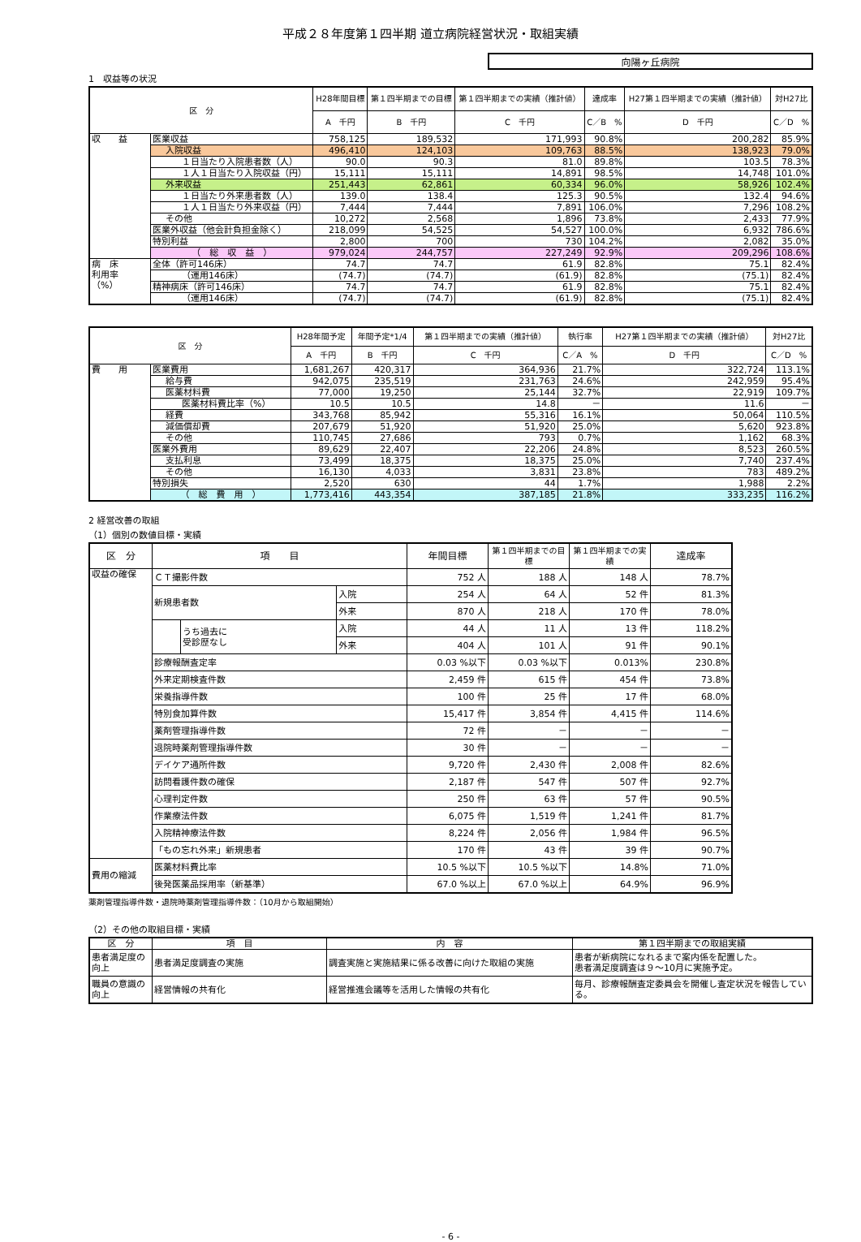平成２８年度第１四半期 道立病院経営状況・取組実績
向陽ヶ丘病院
1　収益等の状況
| 区 分 | | H28年間目標 | 第１四半期までの目標 | 第１四半期までの実績（推計値） | 達成率 | H27第１四半期までの実績（推計値） | 対H27比 |
| --- | --- | --- | --- | --- | --- | --- | --- |
| | | A 千円 | B 千円 | C 千円 | C／B % | D 千円 | C／D % |
| 収 益 | 医業収益 | 758,125 | 189,532 | 171,993 | 90.8% | 200,282 | 85.9% |
| | 入院収益 | 496,410 | 124,103 | 109,763 | 88.5% | 138,923 | 79.0% |
| | １日当たり入院患者数（人） | 90.0 | 90.3 | 81.0 | 89.8% | 103.5 | 78.3% |
| | １人１日当たり入院収益（円） | 15,111 | 15,111 | 14,891 | 98.5% | 14,748 | 101.0% |
| | 外来収益 | 251,443 | 62,861 | 60,334 | 96.0% | 58,926 | 102.4% |
| | １日当たり外来患者数（人） | 139.0 | 138.4 | 125.3 | 90.5% | 132.4 | 94.6% |
| | １人１日当たり外来収益（円） | 7,444 | 7,444 | 7,891 | 106.0% | 7,296 | 108.2% |
| | その他 | 10,272 | 2,568 | 1,896 | 73.8% | 2,433 | 77.9% |
| | 医業外収益（他会計負担金除く） | 218,099 | 54,525 | 54,527 | 100.0% | 6,932 | 786.6% |
| | 特別利益 | 2,800 | 700 | 730 | 104.2% | 2,082 | 35.0% |
| | （ 総 収 益 ） | 979,024 | 244,757 | 227,249 | 92.9% | 209,296 | 108.6% |
| 病 床 利用率 （%） | 全体（許可146床） | 74.7 | 74.7 | 61.9 | 82.8% | 75.1 | 82.4% |
| | （運用146床） | (74.7) | (74.7) | (61.9) | 82.8% | (75.1) | 82.4% |
| | 精神病床（許可146床） | 74.7 | 74.7 | 61.9 | 82.8% | 75.1 | 82.4% |
| | （運用146床） | (74.7) | (74.7) | (61.9) | 82.8% | (75.1) | 82.4% |
| 区 分 | | H28年間予定 | 年間予定*1/4 | 第１四半期までの実績（推計値） | 執行率 | H27第１四半期までの実績（推計値） | 対H27比 |
| --- | --- | --- | --- | --- | --- | --- | --- |
| | | A 千円 | B 千円 | C 千円 | C／A % | D 千円 | C／D % |
| 費 用 | 医業費用 | 1,681,267 | 420,317 | 364,936 | 21.7% | 322,724 | 113.1% |
| | 給与費 | 942,075 | 235,519 | 231,763 | 24.6% | 242,959 | 95.4% |
| | 医薬材料費 | 77,000 | 19,250 | 25,144 | 32.7% | 22,919 | 109.7% |
| | 医薬材料費比率（%） | 10.5 | 10.5 | 14.8 | － | 11.6 | － |
| | 経費 | 343,768 | 85,942 | 55,316 | 16.1% | 50,064 | 110.5% |
| | 減価償却費 | 207,679 | 51,920 | 51,920 | 25.0% | 5,620 | 923.8% |
| | その他 | 110,745 | 27,686 | 793 | 0.7% | 1,162 | 68.3% |
| | 医業外費用 | 89,629 | 22,407 | 22,206 | 24.8% | 8,523 | 260.5% |
| | 支払利息 | 73,499 | 18,375 | 18,375 | 25.0% | 7,740 | 237.4% |
| | その他 | 16,130 | 4,033 | 3,831 | 23.8% | 783 | 489.2% |
| | 特別損失 | 2,520 | 630 | 44 | 1.7% | 1,988 | 2.2% |
| | （ 総 費 用 ） | 1,773,416 | 443,354 | 387,185 | 21.8% | 333,235 | 116.2% |
2 経営改善の取組
（1）個別の数値目標・実績
| 区 分 | 項 目 | | | 年間目標 | 第１四半期までの目標 | 第１四半期までの実績 | 達成率 |
| --- | --- | --- | --- | --- | --- | --- | --- |
| 収益の確保 | ＣＴ撮影件数 | | | 752 人 | 188 人 | 148 人 | 78.7% |
| | 新規患者数 | | 入院 | 254 人 | 64 人 | 52 件 | 81.3% |
| | | | 外来 | 870 人 | 218 人 | 170 件 | 78.0% |
| | | うち過去に 受診歴なし | 入院 | 44 人 | 11 人 | 13 件 | 118.2% |
| | | | 外来 | 404 人 | 101 人 | 91 件 | 90.1% |
| | 診療報酬査定率 | | | 0.03 %以下 | 0.03 %以下 | 0.013% | 230.8% |
| | 外来定期検査件数 | | | 2,459 件 | 615 件 | 454 件 | 73.8% |
| | 栄養指導件数 | | | 100 件 | 25 件 | 17 件 | 68.0% |
| | 特別食加算件数 | | | 15,417 件 | 3,854 件 | 4,415 件 | 114.6% |
| | 薬剤管理指導件数 | | | 72 件 | － | － | － |
| | 退院時薬剤管理指導件数 | | | 30 件 | － | － | － |
| | デイケア通所件数 | | | 9,720 件 | 2,430 件 | 2,008 件 | 82.6% |
| | 訪問看護件数の確保 | | | 2,187 件 | 547 件 | 507 件 | 92.7% |
| | 心理判定件数 | | | 250 件 | 63 件 | 57 件 | 90.5% |
| | 作業療法件数 | | | 6,075 件 | 1,519 件 | 1,241 件 | 81.7% |
| | 入院精神療法件数 | | | 8,224 件 | 2,056 件 | 1,984 件 | 96.5% |
| | 「もの忘れ外来」新規患者 | | | 170 件 | 43 件 | 39 件 | 90.7% |
| 費用の縮減 | 医薬材料費比率 | | | 10.5 %以下 | 10.5 %以下 | 14.8% | 71.0% |
| | 後発医薬品採用率（新基準） | | | 67.0 %以上 | 67.0 %以上 | 64.9% | 96.9% |
薬剤管理指導件数・退院時薬剤管理指導件数：（10月から取組開始）
（2）その他の取組目標・実績
| 区 分 | 項 目 | 内 容 | 第１四半期までの取組実績 |
| --- | --- | --- | --- |
| 患者満足度の向上 | 患者満足度調査の実施 | 調査実施と実施結果に係る改善に向けた取組の実施 | 患者が新病院になれるまで案内係を配置した。 患者満足度調査は９～10月に実施予定。 |
| 職員の意識の向上 | 経営情報の共有化 | 経営推進会議等を活用した情報の共有化 | 毎月、診療報酬査定委員会を開催し査定状況を報告している。 |
- 6 -